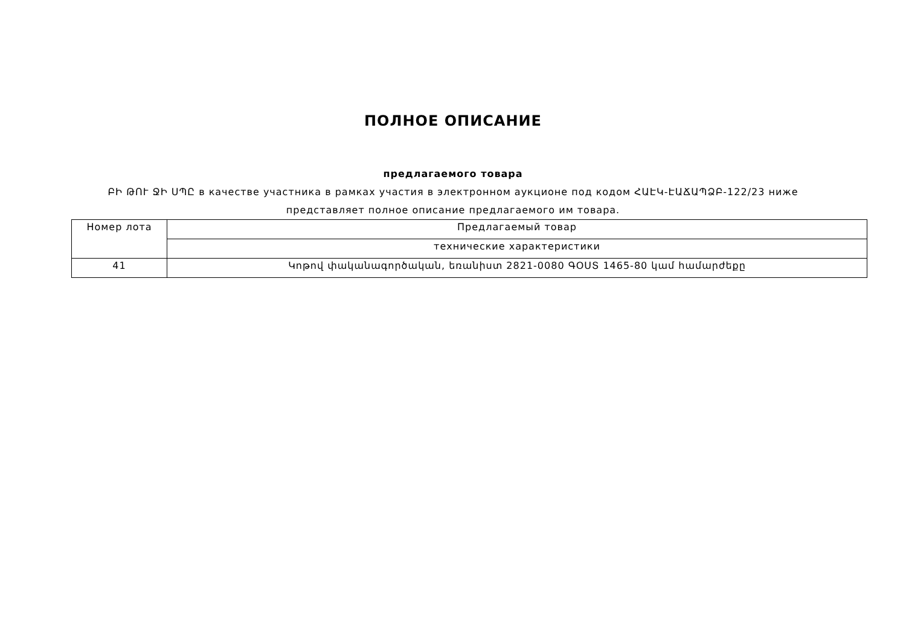ПОЛНОЕ ОПИСАНИЕ
предлагаемого товара
ԲԻ ԹՈՒ ՋԻ ՍՊԸ в качестве участника в рамках участия в электронном аукционе под кодом ՀԱԷԿ-ԷԱՃԱՊՁԲ-122/23 ниже представляет полное описание предлагаемого им товара.
| Номер лота | Предлагаемый товар |
| --- | --- |
| | технические характеристики |
| 41 | Կոթով փականագործական, եռանիստ 2821-0080 ԳՕՍՏ 1465-80 կամ համարժեքը |